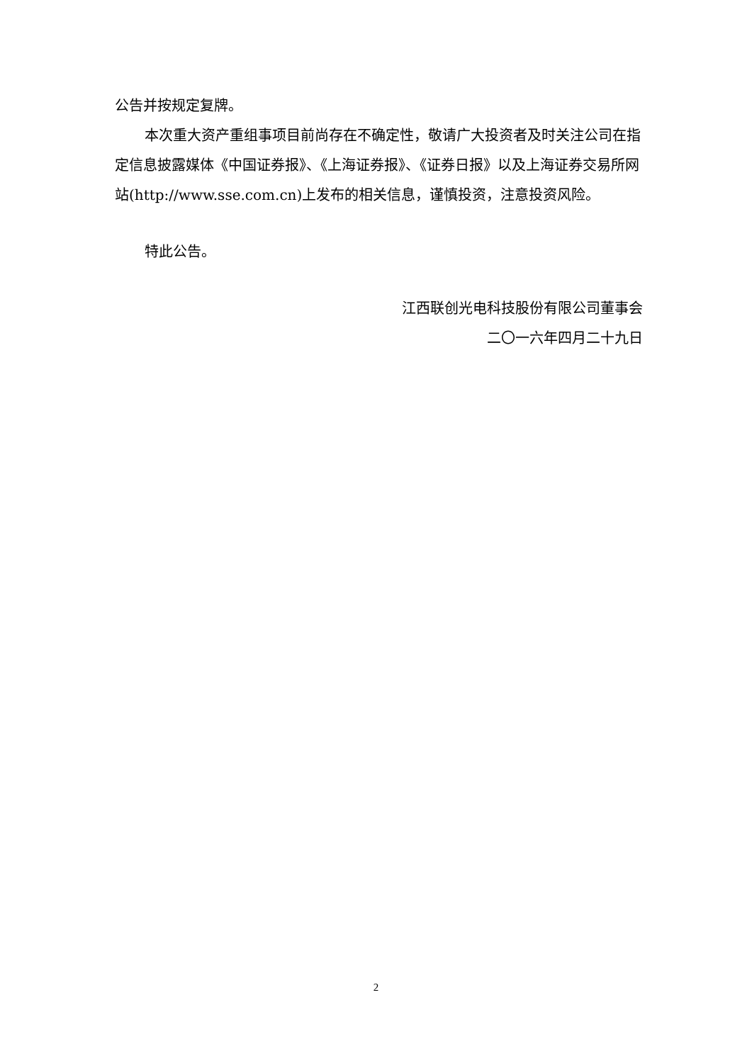公告并按规定复牌。
本次重大资产重组事项目前尚存在不确定性，敬请广大投资者及时关注公司在指定信息披露媒体《中国证券报》、《上海证券报》、《证券日报》以及上海证券交易所网站(http://www.sse.com.cn)上发布的相关信息，谨慎投资，注意投资风险。
特此公告。
江西联创光电科技股份有限公司董事会
二〇一六年四月二十九日
2